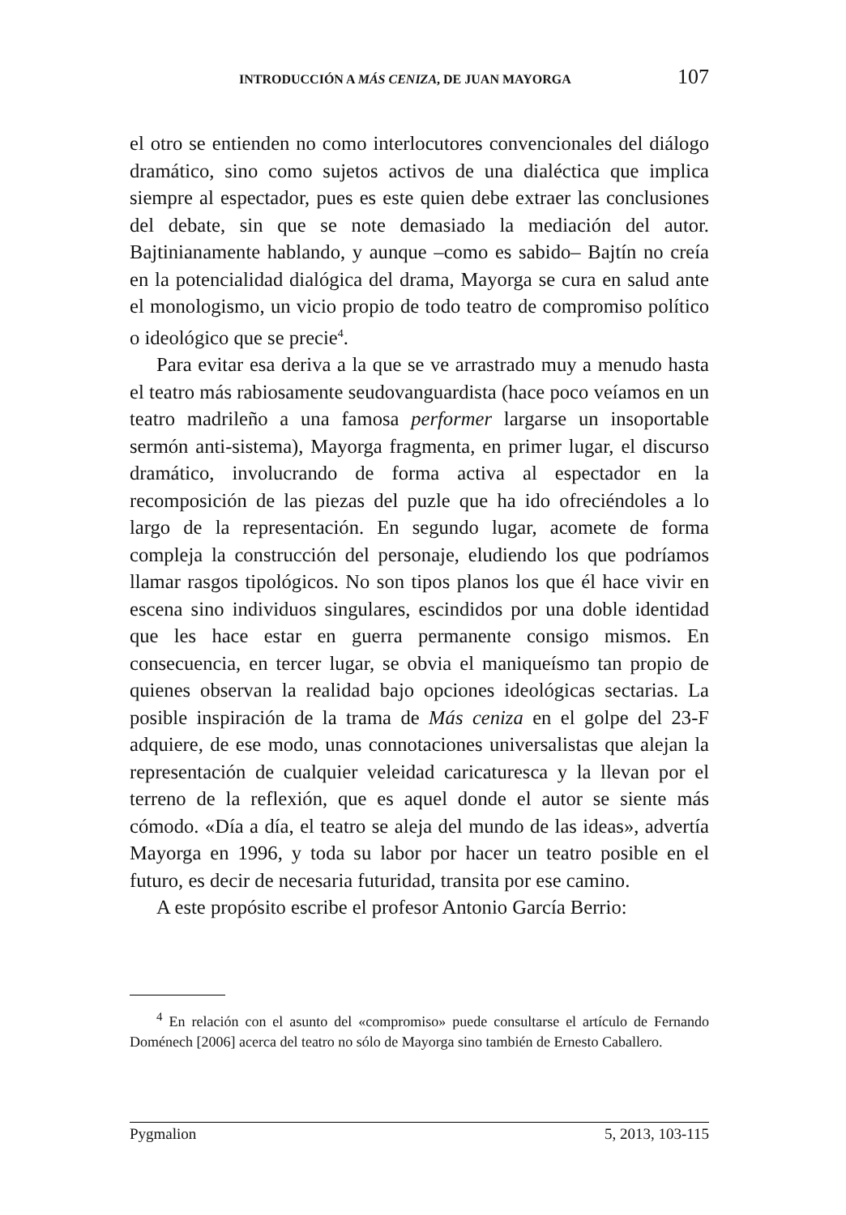INTRODUCCIÓN A MÁS CENIZA, DE JUAN MAYORGA 107
el otro se entienden no como interlocutores convencionales del diálogo dramático, sino como sujetos activos de una dialéctica que implica siempre al espectador, pues es este quien debe extraer las conclusiones del debate, sin que se note demasiado la mediación del autor. Bajtinianamente hablando, y aunque –como es sabido– Bajtín no creía en la potencialidad dialógica del drama, Mayorga se cura en salud ante el monologismo, un vicio propio de todo teatro de compromiso político o ideológico que se precie<sup>4</sup>.
Para evitar esa deriva a la que se ve arrastrado muy a menudo hasta el teatro más rabiosamente seudovanguardista (hace poco veíamos en un teatro madrileño a una famosa performer largarse un insoportable sermón anti-sistema), Mayorga fragmenta, en primer lugar, el discurso dramático, involucrando de forma activa al espectador en la recomposición de las piezas del puzle que ha ido ofreciéndoles a lo largo de la representación. En segundo lugar, acomete de forma compleja la construcción del personaje, eludiendo los que podríamos llamar rasgos tipológicos. No son tipos planos los que él hace vivir en escena sino individuos singulares, escindidos por una doble identidad que les hace estar en guerra permanente consigo mismos. En consecuencia, en tercer lugar, se obvia el maniqueísmo tan propio de quienes observan la realidad bajo opciones ideológicas sectarias. La posible inspiración de la trama de Más ceniza en el golpe del 23-F adquiere, de ese modo, unas connotaciones universalistas que alejan la representación de cualquier veleidad caricaturesca y la llevan por el terreno de la reflexión, que es aquel donde el autor se siente más cómodo. «Día a día, el teatro se aleja del mundo de las ideas», advertía Mayorga en 1996, y toda su labor por hacer un teatro posible en el futuro, es decir de necesaria futuridad, transita por ese camino.
A este propósito escribe el profesor Antonio García Berrio:
<sup>4</sup> En relación con el asunto del «compromiso» puede consultarse el artículo de Fernando Doménech [2006] acerca del teatro no sólo de Mayorga sino también de Ernesto Caballero.
Pygmalion 5, 2013, 103-115